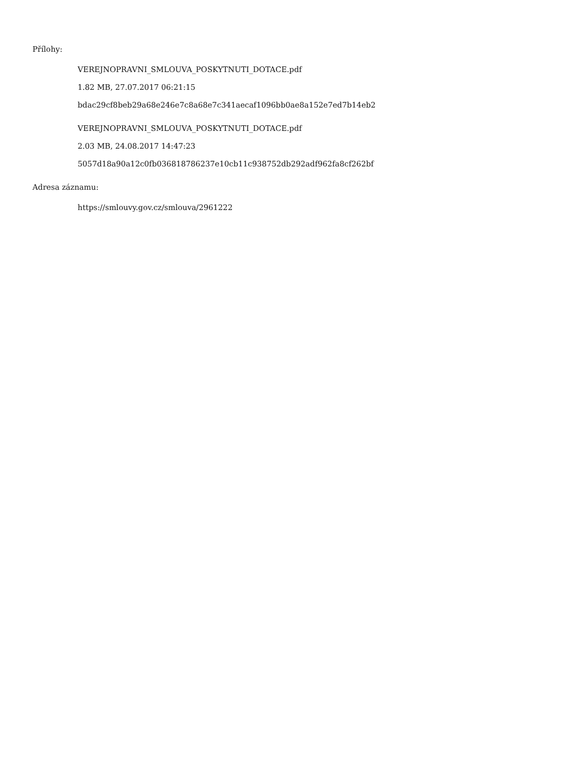Přílohy:
VEREJNOPRAVNI_SMLOUVA_POSKYTNUTI_DOTACE.pdf
1.82 MB, 27.07.2017 06:21:15
bdac29cf8beb29a68e246e7c8a68e7c341aecaf1096bb0ae8a152e7ed7b14eb2
VEREJNOPRAVNI_SMLOUVA_POSKYTNUTI_DOTACE.pdf
2.03 MB, 24.08.2017 14:47:23
5057d18a90a12c0fb036818786237e10cb11c938752db292adf962fa8cf262bf
Adresa záznamu:
https://smlouvy.gov.cz/smlouva/2961222